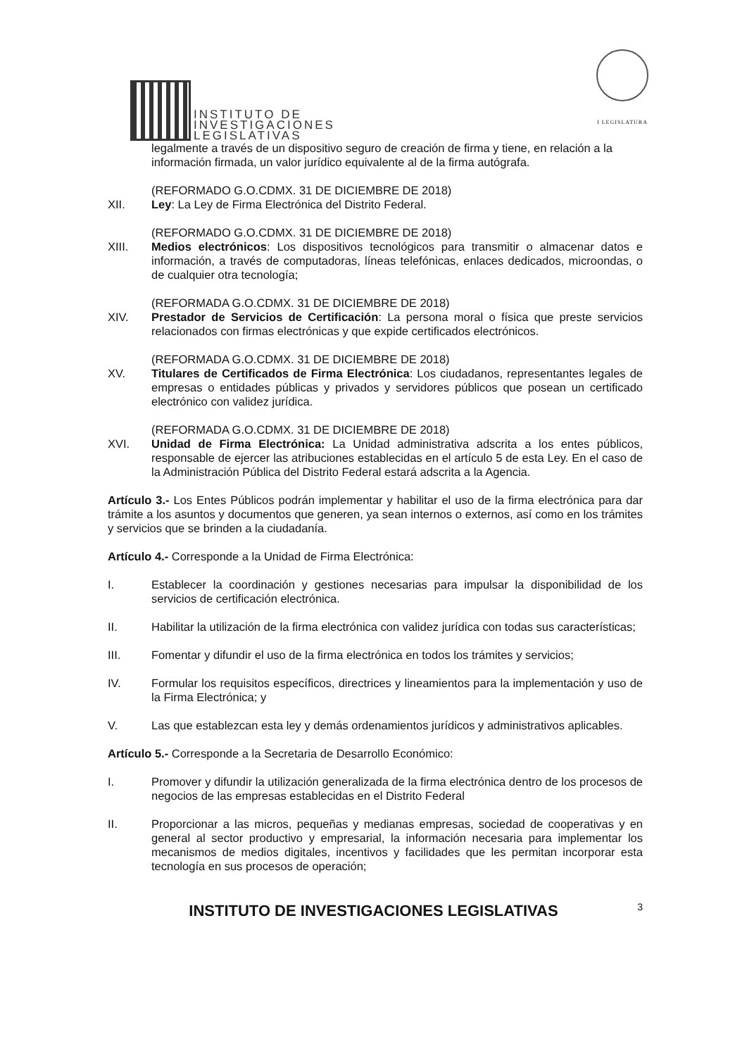INSTITUTO DE
INVESTIGACIONES
LEGISLATIVAS
I LEGISLATURA
legalmente a través de un dispositivo seguro de creación de firma y tiene, en relación a la información firmada, un valor jurídico equivalente al de la firma autógrafa.
(REFORMADO G.O.CDMX. 31 DE DICIEMBRE DE 2018)
XII. Ley: La Ley de Firma Electrónica del Distrito Federal.
(REFORMADO G.O.CDMX. 31 DE DICIEMBRE DE 2018)
XIII. Medios electrónicos: Los dispositivos tecnológicos para transmitir o almacenar datos e información, a través de computadoras, líneas telefónicas, enlaces dedicados, microondas, o de cualquier otra tecnología;
(REFORMADA G.O.CDMX. 31 DE DICIEMBRE DE 2018)
XIV. Prestador de Servicios de Certificación: La persona moral o física que preste servicios relacionados con firmas electrónicas y que expide certificados electrónicos.
(REFORMADA G.O.CDMX. 31 DE DICIEMBRE DE 2018)
XV. Titulares de Certificados de Firma Electrónica: Los ciudadanos, representantes legales de empresas o entidades públicas y privados y servidores públicos que posean un certificado electrónico con validez jurídica.
(REFORMADA G.O.CDMX. 31 DE DICIEMBRE DE 2018)
XVI. Unidad de Firma Electrónica: La Unidad administrativa adscrita a los entes públicos, responsable de ejercer las atribuciones establecidas en el artículo 5 de esta Ley. En el caso de la Administración Pública del Distrito Federal estará adscrita a la Agencia.
Artículo 3.- Los Entes Públicos podrán implementar y habilitar el uso de la firma electrónica para dar trámite a los asuntos y documentos que generen, ya sean internos o externos, así como en los trámites y servicios que se brinden a la ciudadanía.
Artículo 4.- Corresponde a la Unidad de Firma Electrónica:
I. Establecer la coordinación y gestiones necesarias para impulsar la disponibilidad de los servicios de certificación electrónica.
II. Habilitar la utilización de la firma electrónica con validez jurídica con todas sus características;
III. Fomentar y difundir el uso de la firma electrónica en todos los trámites y servicios;
IV. Formular los requisitos específicos, directrices y lineamientos para la implementación y uso de la Firma Electrónica; y
V. Las que establezcan esta ley y demás ordenamientos jurídicos y administrativos aplicables.
Artículo 5.- Corresponde a la Secretaria de Desarrollo Económico:
I. Promover y difundir la utilización generalizada de la firma electrónica dentro de los procesos de negocios de las empresas establecidas en el Distrito Federal
II. Proporcionar a las micros, pequeñas y medianas empresas, sociedad de cooperativas y en general al sector productivo y empresarial, la información necesaria para implementar los mecanismos de medios digitales, incentivos y facilidades que les permitan incorporar esta tecnología en sus procesos de operación;
INSTITUTO DE INVESTIGACIONES LEGISLATIVAS 3